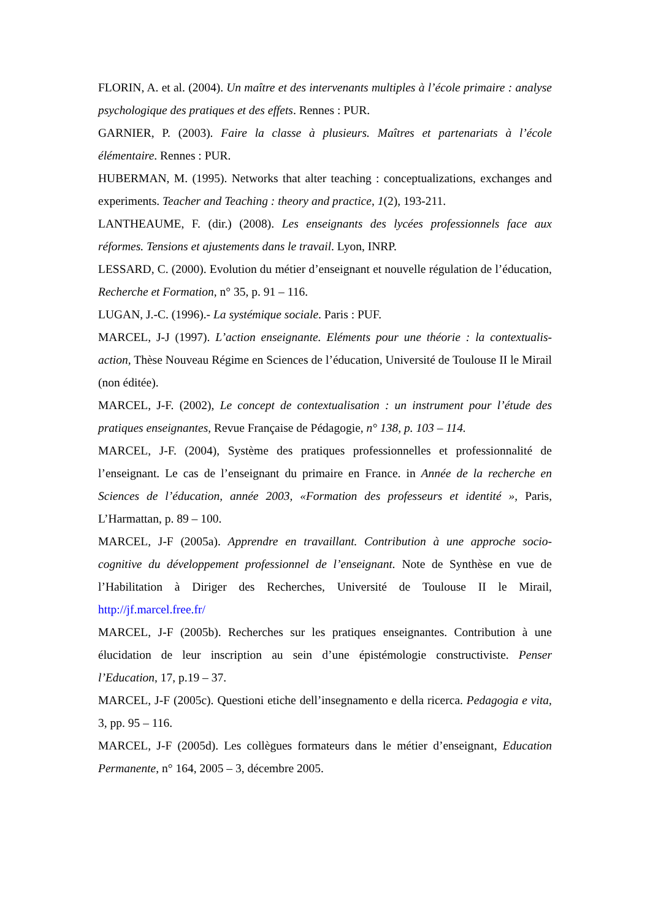FLORIN, A. et al. (2004). Un maître et des intervenants multiples à l’école primaire : analyse psychologique des pratiques et des effets. Rennes : PUR.
GARNIER, P. (2003). Faire la classe à plusieurs. Maîtres et partenariats à l’école élémentaire. Rennes : PUR.
HUBERMAN, M. (1995). Networks that alter teaching : conceptualizations, exchanges and experiments. Teacher and Teaching : theory and practice, 1(2), 193-211.
LANTHEAUME, F. (dir.) (2008). Les enseignants des lycées professionnels face aux réformes. Tensions et ajustements dans le travail. Lyon, INRP.
LESSARD, C. (2000). Evolution du métier d’enseignant et nouvelle régulation de l’éducation, Recherche et Formation, n° 35, p. 91 – 116.
LUGAN, J.-C. (1996).- La systémique sociale. Paris : PUF.
MARCEL, J-J (1997). L’action enseignante. Eléments pour une théorie : la contextualis-action, Thèse Nouveau Régime en Sciences de l’éducation, Université de Toulouse II le Mirail (non éditée).
MARCEL, J-F. (2002), Le concept de contextualisation : un instrument pour l’étude des pratiques enseignantes, Revue Française de Pédagogie, n° 138, p. 103 – 114.
MARCEL, J-F. (2004), Système des pratiques professionnelles et professionnalité de l’enseignant. Le cas de l’enseignant du primaire en France. in Année de la recherche en Sciences de l’éducation, année 2003, «Formation des professeurs et identité », Paris, L’Harmattan, p. 89 – 100.
MARCEL, J-F (2005a). Apprendre en travaillant. Contribution à une approche socio-cognitive du développement professionnel de l’enseignant. Note de Synthèse en vue de l’Habilitation à Diriger des Recherches, Université de Toulouse II le Mirail, http://jf.marcel.free.fr/
MARCEL, J-F (2005b). Recherches sur les pratiques enseignantes. Contribution à une élucidation de leur inscription au sein d’une épistémologie constructiviste. Penser l’Education, 17, p.19 – 37.
MARCEL, J-F (2005c). Questioni etiche dell’insegnamento e della ricerca. Pedagogia e vita, 3, pp. 95 – 116.
MARCEL, J-F (2005d). Les collègues formateurs dans le métier d’enseignant, Education Permanente, n° 164, 2005 – 3, décembre 2005.